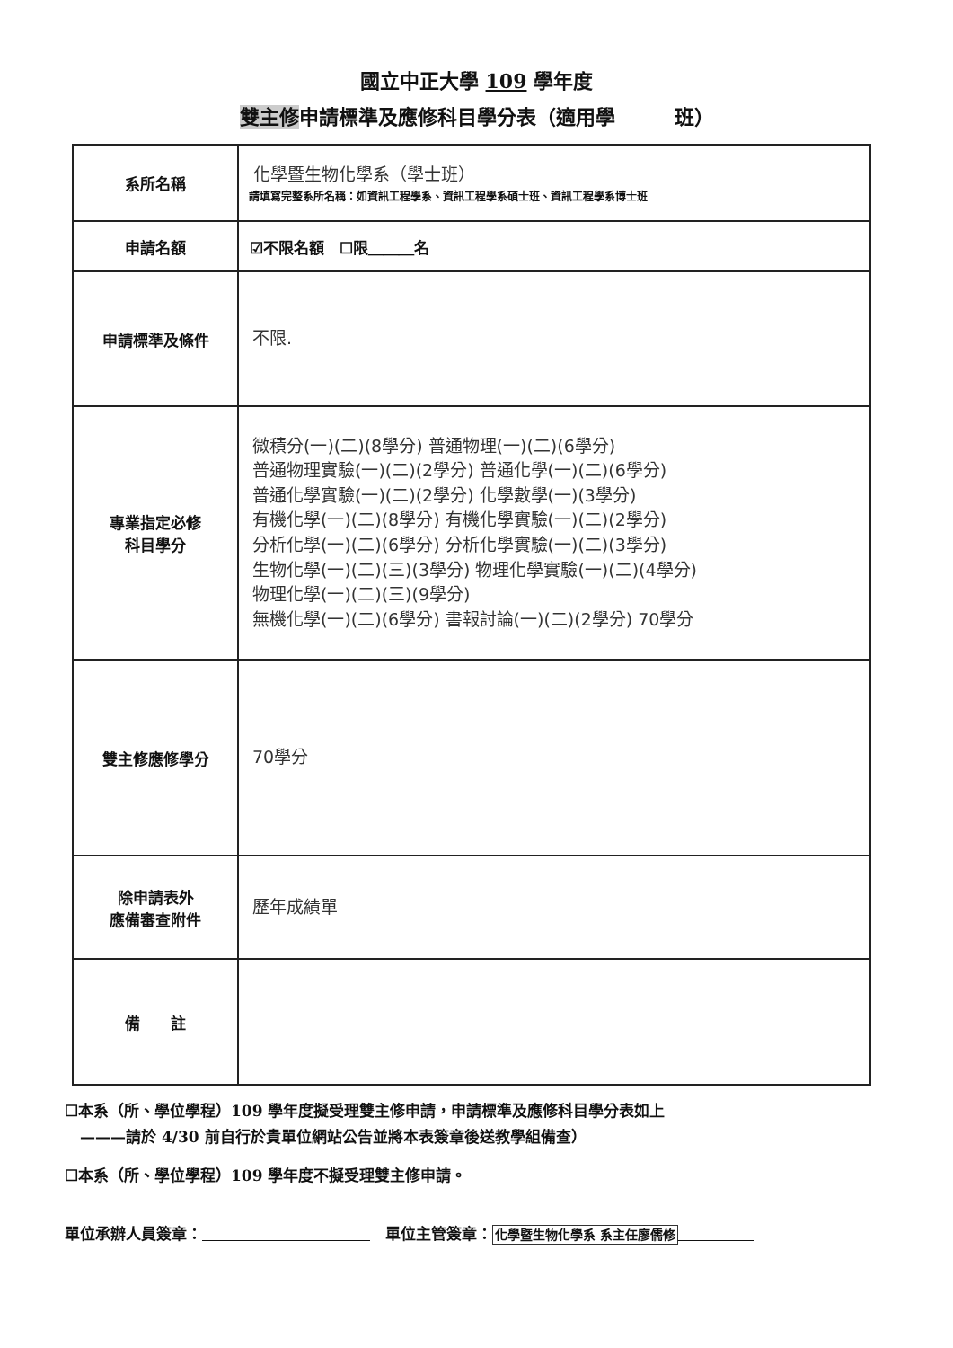國立中正大學 109 學年度
雙主修申請標準及應修科目學分表（適用學　　　班）
| 系所名稱 | 化學暨生物化學系（學士班） 請填寫完整系所名稱：如資訊工程學系、資訊工程學系碩士班、資訊工程學系博士班 |
| 申請名額 | ☑不限名額 ☐限＿＿＿名 |
| 申請標準及條件 | 不限. |
| 專業指定必修 科目學分 | 微積分(一)(二)(8學分) 普通物理(一)(二)(6學分) 普通物理實驗(一)(二)(2學分) 普通化學(一)(二)(6學分) 普通化學實驗(一)(二)(2學分) 化學數學(一)(3學分) 有機化學(一)(二)(8學分) 有機化學實驗(一)(二)(2學分) 分析化學(一)(二)(6學分) 分析化學實驗(一)(二)(3學分) 生物化學(一)(二)(三)(3學分) 物理化學實驗(一)(二)(4學分) 物理化學(一)(二)(三)(9學分) 無機化學(一)(二)(6學分) 書報討論(一)(二)(2學分) 70學分 |
| 雙主修應修學分 | 70學分 |
| 除申請表外 應備審查附件 | 歷年成績單 |
| 備 註 | |
☐本系（所、學位學程）109 學年度擬受理雙主修申請，申請標準及應修科目學分表如上
　———請於 4/30 前自行於貴單位網站公告並將本表簽章後送教學組備查）
☐本系（所、學位學程）109 學年度不擬受理雙主修申請。
單位承辦人員簽章：　　　　　　　　　　　　單位主管簽章：化學暨生物化學系 系主任廖儒修